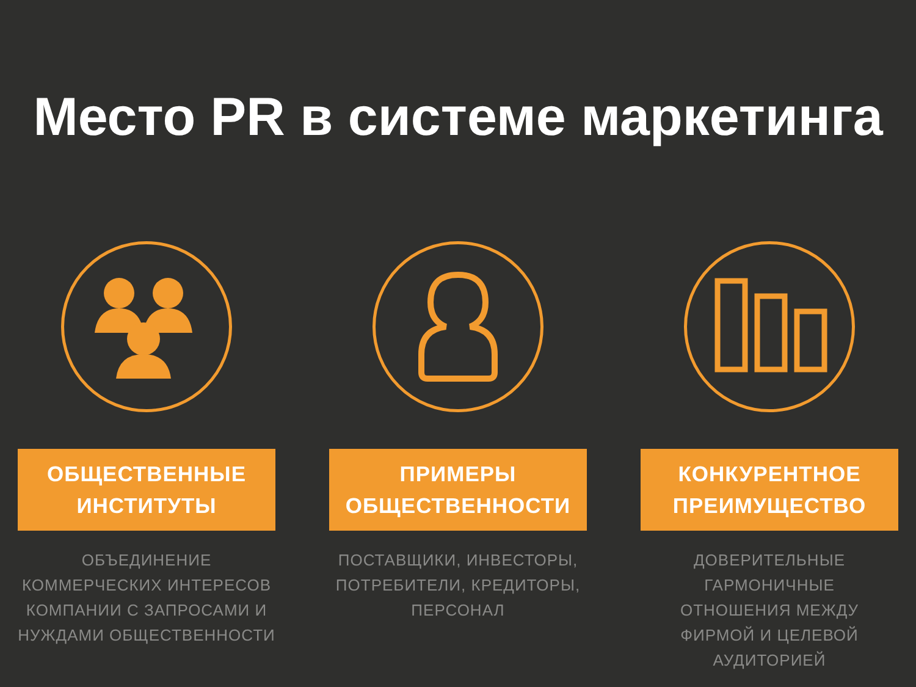Место PR в системе маркетинга
ОБЩЕСТВЕННЫЕ
ИНСТИТУТЫ
ОБЪЕДИНЕНИЕ
КОММЕРЧЕСКИХ ИНТЕРЕСОВ
КОМПАНИИ С ЗАПРОСАМИ И
НУЖДАМИ ОБЩЕСТВЕННОСТИ
ПРИМЕРЫ
ОБЩЕСТВЕННОСТИ
ПОСТАВЩИКИ, ИНВЕСТОРЫ,
ПОТРЕБИТЕЛИ, КРЕДИТОРЫ,
ПЕРСОНАЛ
КОНКУРЕНТНОЕ
ПРЕИМУЩЕСТВО
ДОВЕРИТЕЛЬНЫЕ
ГАРМОНИЧНЫЕ
ОТНОШЕНИЯ МЕЖДУ
ФИРМОЙ И ЦЕЛЕВОЙ
АУДИТОРИЕЙ